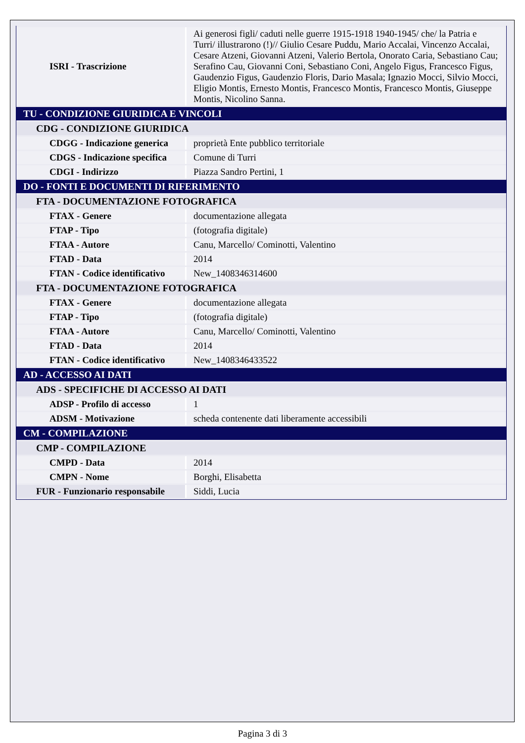| ISRI - Trascrizione | Ai generosi figli/ caduti nelle guerre 1915-1918 1940-1945/ che/ la Patria e Turri/ illustrarono (!)// Giulio Cesare Puddu, Mario Accalai, Vincenzo Accalai, Cesare Atzeni, Giovanni Atzeni, Valerio Bertola, Onorato Caria, Sebastiano Cau; Serafino Cau, Giovanni Coni, Sebastiano Coni, Angelo Figus, Francesco Figus, Gaudenzio Figus, Gaudenzio Floris, Dario Masala; Ignazio Mocci, Silvio Mocci, Eligio Montis, Ernesto Montis, Francesco Montis, Francesco Montis, Giuseppe Montis, Nicolino Sanna. |
| TU - CONDIZIONE GIURIDICA E VINCOLI | |
| CDG - CONDIZIONE GIURIDICA | |
| CDGG - Indicazione generica | proprietà Ente pubblico territoriale |
| CDGS - Indicazione specifica | Comune di Turri |
| CDGI - Indirizzo | Piazza Sandro Pertini, 1 |
| DO - FONTI E DOCUMENTI DI RIFERIMENTO | |
| FTA - DOCUMENTAZIONE FOTOGRAFICA | |
| FTAX - Genere | documentazione allegata |
| FTAP - Tipo | (fotografia digitale) |
| FTAA - Autore | Canu, Marcello/ Cominotti, Valentino |
| FTAD - Data | 2014 |
| FTAN - Codice identificativo | New_1408346314600 |
| FTA - DOCUMENTAZIONE FOTOGRAFICA | |
| FTAX - Genere | documentazione allegata |
| FTAP - Tipo | (fotografia digitale) |
| FTAA - Autore | Canu, Marcello/ Cominotti, Valentino |
| FTAD - Data | 2014 |
| FTAN - Codice identificativo | New_1408346433522 |
| AD - ACCESSO AI DATI | |
| ADS - SPECIFICHE DI ACCESSO AI DATI | |
| ADSP - Profilo di accesso | 1 |
| ADSM - Motivazione | scheda contenente dati liberamente accessibili |
| CM - COMPILAZIONE | |
| CMP - COMPILAZIONE | |
| CMPD - Data | 2014 |
| CMPN - Nome | Borghi, Elisabetta |
| FUR - Funzionario responsabile | Siddi, Lucia |
Pagina 3 di 3